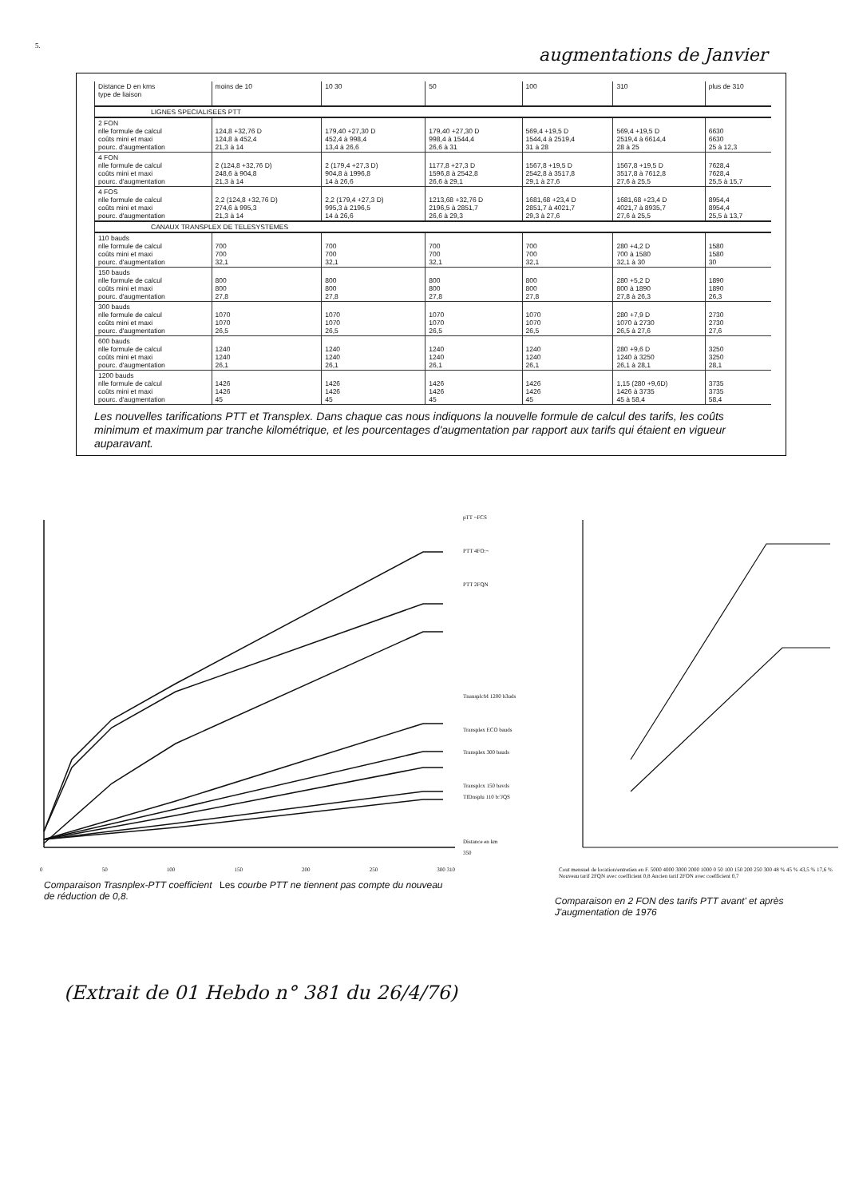5.
augmentations de Janvier
| Distance D en kms type de liaison | moins de 10 | 10 30 | 50 | 100 | 310 | plus de 310 |
| --- | --- | --- | --- | --- | --- | --- |
| LIGNES SPECIALISEES PTT | | | | | | |
| 2 FON nlle formule de calcul coûts mini et maxi pourc. d'augmentation | 124,8 +32,76 D 124,8 à 452,4 21,3 à 14 | 179,40 +27,30 D 452,4 à 998,4 13,4 à 26,6 | 179,40 +27,30 D 998,4 à 1544,4 26,6 à 31 | 569,4 +19,5 D 1544,4 à 2519,4 31 à 28 | 569,4 +19,5 D 2519,4 à 6614,4 28 à 25 | 6630 6630 25 à 12,3 |
| 4 FON nlle formule de calcul coûts mini et maxi pourc. d'augmentation | 2 (124,8 +32,76 D) 248,6 à 904,8 21,3 à 14 | 2 (179,4 +27,3 D) 904,8 à 1996,8 14 à 26,6 | 1177,8 +27,3 D 1596,8 à 2542,8 26,6 à 29,1 | 1567,8 +19,5 D 2542,8 à 3517,8 29,1 à 27,6 | 1567,8 +19,5 D 3517,8 à 7612,8 27,6 à 25,5 | 7628,4 7628,4 25,5 à 15,7 |
| 4 FOS nlle formule de calcul coûts mini et maxi pourc. d'augmentation | 2,2 (124,8 +32,76 D) 274,6 à 995,3 21,3 à 14 | 2,2 (179,4 +27,3 D) 995,3 à 2196,5 14 à 26,6 | 1213,68 +32,76 D 2196,5 à 2851,7 26,6 à 29,3 | 1681,68 +23,4 D 2851,7 à 4021,7 29,3 à 27,6 | 1681,68 +23,4 D 4021,7 à 8935,7 27,6 à 25,5 | 8954,4 8954,4 25,5 à 13,7 |
| CANAUX TRANSPLEX DE TELESYSTEMES | | | | | | |
| 110 bauds nlle formule de calcul coûts mini et maxi pourc. d'augmentation | 700 700 32,1 | 700 700 32,1 | 700 700 32,1 | 700 700 32,1 | 280 +4,2 D 700 à 1580 32,1 à 30 | 1580 1580 30 |
| 150 bauds nlle formule de calcul coûts mini et maxi pourc. d'augmentation | 800 800 27,8 | 800 800 27,8 | 800 800 27,8 | 800 800 27,8 | 280 +5,2 D 800 à 1890 27,8 à 26,3 | 1890 1890 26,3 |
| 300 bauds nlle formule de calcul coûts mini et maxi pourc. d'augmentation | 1070 1070 26,5 | 1070 1070 26,5 | 1070 1070 26,5 | 1070 1070 26,5 | 280 +7,9 D 1070 à 2730 26,5 à 27,6 | 2730 2730 27,6 |
| 600 bauds nlle formule de calcul coûts mini et maxi pourc. d'augmentation | 1240 1240 26,1 | 1240 1240 26,1 | 1240 1240 26,1 | 1240 1240 26,1 | 280 +9,6 D 1240 à 3250 26,1 à 28,1 | 3250 3250 28,1 |
| 1200 bauds nlle formule de calcul coûts mini et maxi pourc. d'augmentation | 1426 1426 45 | 1426 1426 45 | 1426 1426 45 | 1426 1426 45 | 1,15 (280 +9,6D) 1426 à 3735 45 à 58,4 | 3735 3735 58,4 |
Les nouvelles tarifications PTT et Transplex. Dans chaque cas nous indiquons la nouvelle formule de calcul des tarifs, les coûts minimum et maximum par tranche kilométrique, et les pourcentages d'augmentation par rapport aux tarifs qui étaient en vigueur auparavant.
0 50 100 150 200 250 300 310
pTT ~FCS
PTT 4FO:~
PTT 2FQN
TnansplcM 1200 b3uds
Transplex ECO bauds
Transplex 300 bauds
Transplcx 150 bavds
TfDnsplu 110 b:'JQS
Distance en km
350
Cout mensuel de location/entretien en F. 5000 4000 3000 2000 1000 0 50 100 150 200 250 300 48 % 45 % 43,5 % 17,6 % Nouveau tarif 2FQN avec coefficient 0,8 Ancien tarif 2FON avec coefficient 0,7
Comparaison Trasnplex-PTT coefficient de réduction de 0,8.
Les courbe PTT ne tiennent pas compte du nouveau
Comparaison en 2 FON des tarifs PTT avant' et après J'augmentation de 1976
(Extrait de 01 Hebdo n° 381 du 26/4/76)